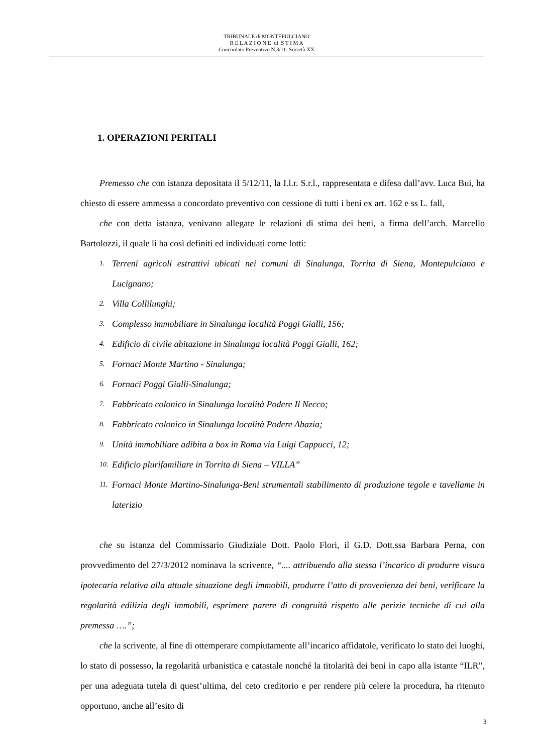TRIBUNALE di MONTEPULCIANO
R E L A Z I O N E di S T I M A
Concordato Preventivo N.3/11: Società XX
1. OPERAZIONI PERITALI
Premesso che con istanza depositata il 5/12/11, la I.l.r. S.r.l., rappresentata e difesa dall’avv. Luca Bui, ha chiesto di essere ammessa a concordato preventivo con cessione di tutti i beni ex art. 162 e ss L. fall,
che con detta istanza, venivano allegate le relazioni di stima dei beni, a firma dell’arch. Marcello Bartolozzi, il quale li ha così definiti ed individuati come lotti:
1. Terreni agricoli estrattivi ubicati nei comuni di Sinalunga, Torrita di Siena, Montepulciano e Lucignano;
2. Villa Collilunghi;
3. Complesso immobiliare in Sinalunga località Poggi Gialli, 156;
4. Edificio di civile abitazione in Sinalunga località Poggi Gialli, 162;
5. Fornaci Monte Martino - Sinalunga;
6. Fornaci Poggi Gialli-Sinalunga;
7. Fabbricato colonico in Sinalunga località Podere Il Necco;
8. Fabbricato colonico in Sinalunga località Podere Abazia;
9. Unità immobiliare adibita a box in Roma via Luigi Cappucci, 12;
10. Edificio plurifamiliare in Torrita di Siena – VILLA”
11. Fornaci Monte Martino-Sinalunga-Beni strumentali stabilimento di produzione tegole e tavellame in laterizio
che su istanza del Commissario Giudiziale Dott. Paolo Flori, il G.D. Dott.ssa Barbara Perna, con provvedimento del 27/3/2012 nominava la scrivente, “.... attribuendo alla stessa l’incarico di produrre visura ipotecaria relativa alla attuale situazione degli immobili, produrre l’atto di provenienza dei beni, verificare la regolarità edilizia degli immobili, esprimere parere di congruità rispetto alle perizie tecniche di cui alla premessa ….”;
che la scrivente, al fine di ottemperare compiutamente all’incarico affidatole, verificato lo stato dei luoghi, lo stato di possesso, la regolarità urbanistica e catastale nonché la titolarità dei beni in capo alla istante “ILR”, per una adeguata tutela di quest’ultima, del ceto creditorio e per rendere più celere la procedura, ha ritenuto opportuno, anche all’esito di
3